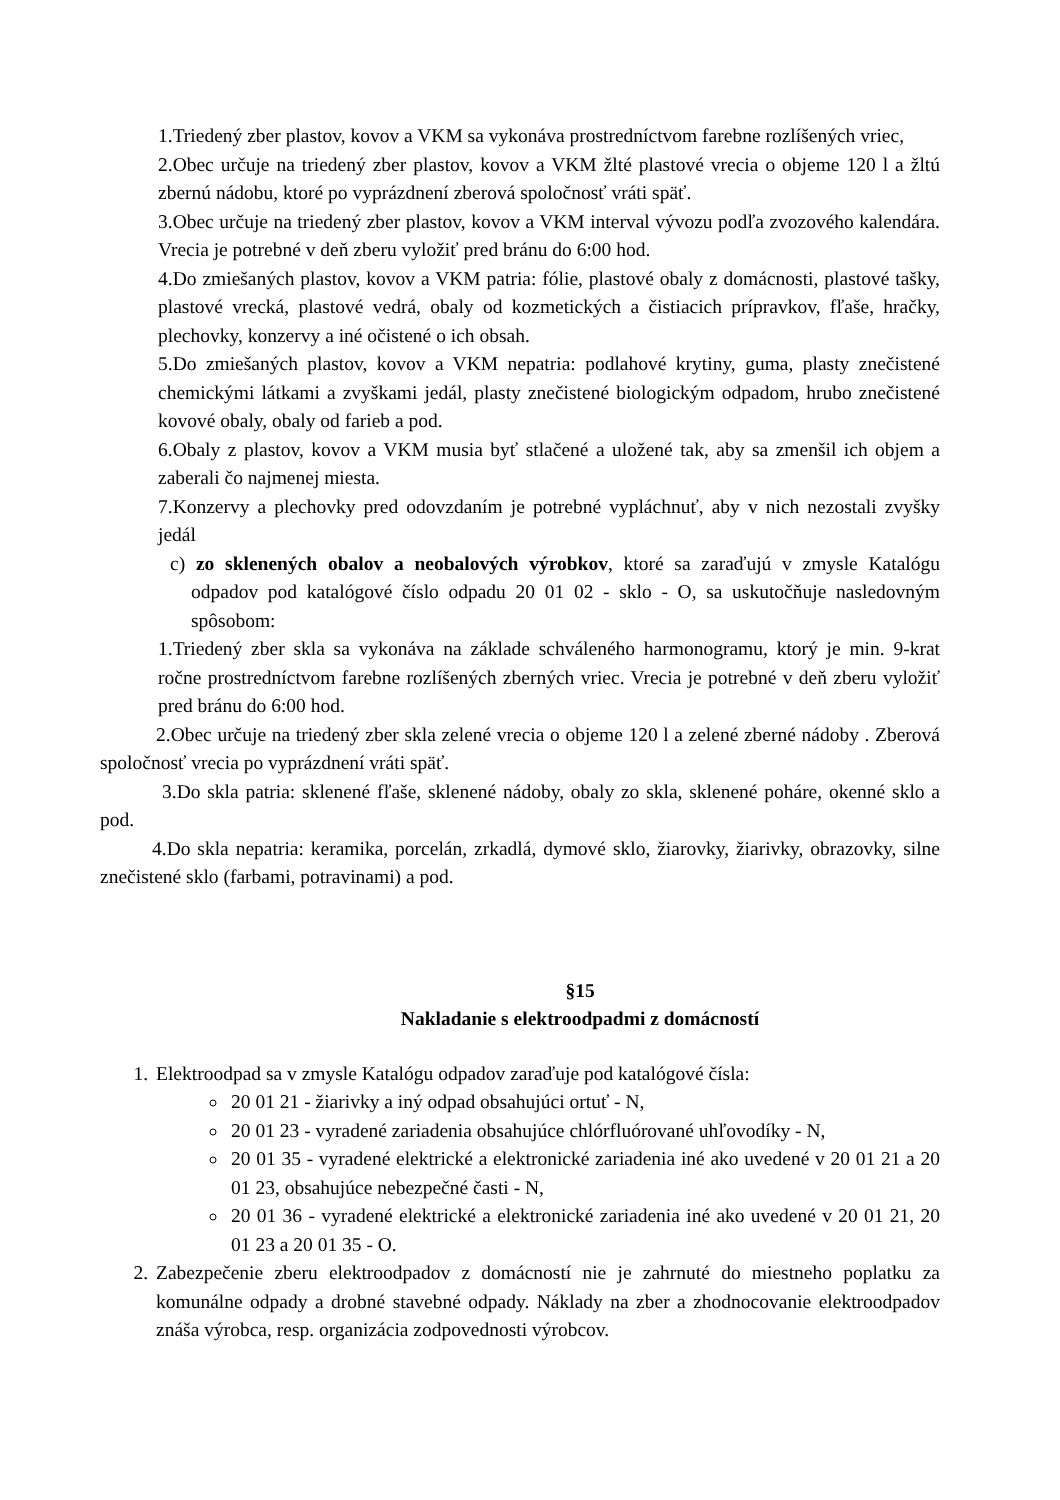1.Triedený zber plastov, kovov a VKM sa vykonáva prostredníctvom farebne rozlíšených vriec,
2.Obec určuje na triedený zber plastov, kovov a VKM žlté plastové vrecia o objeme 120 l a žltú zbernú nádobu, ktoré po vyprázdnení zberová spoločnosť vráti späť.
3.Obec určuje na triedený zber plastov, kovov a VKM interval vývozu podľa zvozového kalendára. Vrecia je potrebné v deň zberu vyložiť pred bránu do 6:00 hod.
4.Do zmiešaných plastov, kovov a VKM patria: fólie, plastové obaly z domácnosti, plastové tašky, plastové vrecká, plastové vedrá, obaly od kozmetických a čistiacich prípravkov, fľaše, hračky, plechovky, konzervy a iné očistené o ich obsah.
5.Do zmiešaných plastov, kovov a VKM nepatria: podlahové krytiny, guma, plasty znečistené chemickými látkami a zvyškami jedál, plasty znečistené biologickým odpadom, hrubo znečistené kovové obaly, obaly od farieb a pod.
6.Obaly z plastov, kovov a VKM musia byť stlačené a uložené tak, aby sa zmenšil ich objem a zaberali čo najmenej miesta.
7.Konzervy a plechovky pred odovzdaním je potrebné vypláchnuť, aby v nich nezostali zvyšky jedál
c) zo sklenených obalov a neobalových výrobkov, ktoré sa zaraďujú v zmysle Katalógu odpadov pod katalógové číslo odpadu 20 01 02 - sklo - O, sa uskutočňuje nasledovným spôsobom:
1.Triedený zber skla sa vykonáva na základe schváleného harmonogramu, ktorý je min. 9-krat ročne prostredníctvom farebne rozlíšených zberných vriec. Vrecia je potrebné v deň zberu vyložiť pred bránu do 6:00 hod.
2.Obec určuje na triedený zber skla zelené vrecia o objeme 120 l a zelené zberné nádoby . Zberová spoločnosť vrecia po vyprázdnení vráti späť.
3.Do skla patria: sklenené fľaše, sklenené nádoby, obaly zo skla, sklenené poháre, okenné sklo a pod.
4.Do skla nepatria: keramika, porcelán, zrkadlá, dymové sklo, žiarovky, žiarivky, obrazovky, silne znečistené sklo (farbami, potravinami) a pod.
§15
Nakladanie s elektroodpadmi z domácností
1. Elektroodpad sa v zmysle Katalógu odpadov zaraďuje pod katalógové čísla:
20 01 21 - žiarivky a iný odpad obsahujúci ortuť - N,
20 01 23 - vyradené zariadenia obsahujúce chlórfluórované uhľovodíky - N,
20 01 35 - vyradené elektrické a elektronické zariadenia iné ako uvedené v 20 01 21 a 20 01 23, obsahujúce nebezpečné časti - N,
20 01 36 - vyradené elektrické a elektronické zariadenia iné ako uvedené v 20 01 21, 20 01 23 a 20 01 35 - O.
2. Zabezpečenie zberu elektroodpadov z domácností nie je zahrnuté do miestneho poplatku za komunálne odpady a drobné stavebné odpady. Náklady na zber a zhodnocovanie elektroodpadov znáša výrobca, resp. organizácia zodpovednosti výrobcov.